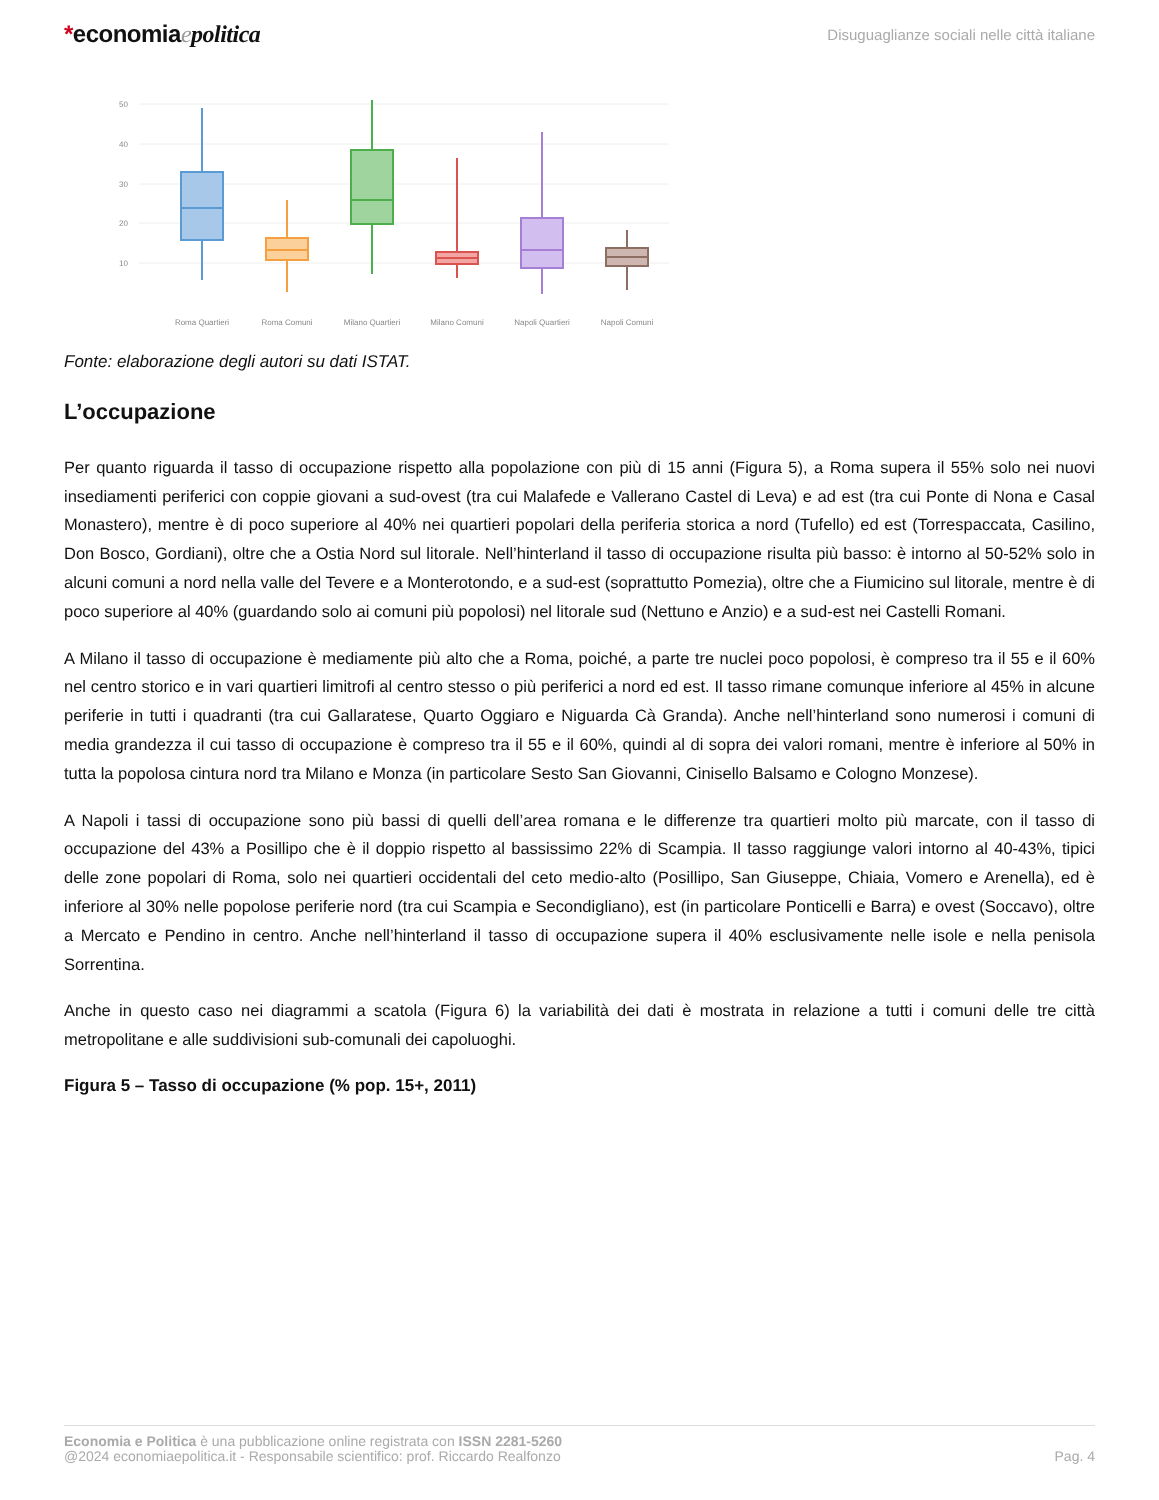*economiaepolitica
Disuguaglianze sociali nelle città italiane
50
40
30
20
10
Roma Quartieri
Roma Comuni
Milano Quartieri
Milano Comuni
Napoli Quartieri
Napoli Comuni
Fonte: elaborazione degli autori su dati ISTAT.
L’occupazione
Per quanto riguarda il tasso di occupazione rispetto alla popolazione con più di 15 anni (Figura 5), a Roma supera il 55% solo nei nuovi insediamenti periferici con coppie giovani a sud-ovest (tra cui Malafede e Vallerano Castel di Leva) e ad est (tra cui Ponte di Nona e Casal Monastero), mentre è di poco superiore al 40% nei quartieri popolari della periferia storica a nord (Tufello) ed est (Torrespaccata, Casilino, Don Bosco, Gordiani), oltre che a Ostia Nord sul litorale. Nell’hinterland il tasso di occupazione risulta più basso: è intorno al 50-52% solo in alcuni comuni a nord nella valle del Tevere e a Monterotondo, e a sud-est (soprattutto Pomezia), oltre che a Fiumicino sul litorale, mentre è di poco superiore al 40% (guardando solo ai comuni più popolosi) nel litorale sud (Nettuno e Anzio) e a sud-est nei Castelli Romani.
A Milano il tasso di occupazione è mediamente più alto che a Roma, poiché, a parte tre nuclei poco popolosi, è compreso tra il 55 e il 60% nel centro storico e in vari quartieri limitrofi al centro stesso o più periferici a nord ed est. Il tasso rimane comunque inferiore al 45% in alcune periferie in tutti i quadranti (tra cui Gallaratese, Quarto Oggiaro e Niguarda Cà Granda). Anche nell’hinterland sono numerosi i comuni di media grandezza il cui tasso di occupazione è compreso tra il 55 e il 60%, quindi al di sopra dei valori romani, mentre è inferiore al 50% in tutta la popolosa cintura nord tra Milano e Monza (in particolare Sesto San Giovanni, Cinisello Balsamo e Cologno Monzese).
A Napoli i tassi di occupazione sono più bassi di quelli dell’area romana e le differenze tra quartieri molto più marcate, con il tasso di occupazione del 43% a Posillipo che è il doppio rispetto al bassissimo 22% di Scampia. Il tasso raggiunge valori intorno al 40-43%, tipici delle zone popolari di Roma, solo nei quartieri occidentali del ceto medio-alto (Posillipo, San Giuseppe, Chiaia, Vomero e Arenella), ed è inferiore al 30% nelle popolose periferie nord (tra cui Scampia e Secondigliano), est (in particolare Ponticelli e Barra) e ovest (Soccavo), oltre a Mercato e Pendino in centro. Anche nell’hinterland il tasso di occupazione supera il 40% esclusivamente nelle isole e nella penisola Sorrentina.
Anche in questo caso nei diagrammi a scatola (Figura 6) la variabilità dei dati è mostrata in relazione a tutti i comuni delle tre città metropolitane e alle suddivisioni sub-comunali dei capoluoghi.
Figura 5 – Tasso di occupazione (% pop. 15+, 2011)
Economia e Politica è una pubblicazione online registrata con ISSN 2281-5260
@2024 economiaepolitica.it - Responsabile scientifico: prof. Riccardo Realfonzo
Pag. 4